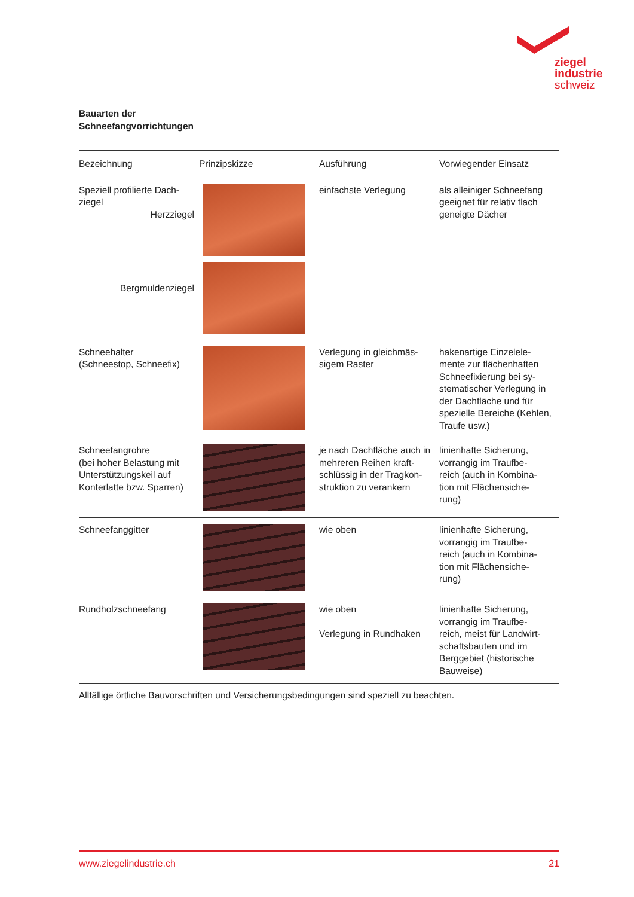ziegel
industrie
schweiz
Bauarten der
Schneefangvorrichtungen
| Bezeichnung | Prinzipskizze | Ausführung | Vorwiegender Einsatz |
| --- | --- | --- | --- |
| Speziell profilierte Dach- ziegel Herzziegel Bergmuldenziegel | | einfachste Verlegung | als alleiniger Schneefang geeignet für relativ flach geneigte Dächer |
| Schneehalter (Schneestop, Schneefix) | | Verlegung in gleichmäs- sigem Raster | hakenartige Einzelele- mente zur flächenhaften Schneefixierung bei sy- stematischer Verlegung in der Dachfläche und für spezielle Bereiche (Kehlen, Traufe usw.) |
| Schneefangrohre (bei hoher Belastung mit Unterstützungskeil auf Konterlatte bzw. Sparren) | | je nach Dachfläche auch in mehreren Reihen kraft- schlüssig in der Tragkon- struktion zu verankern | linienhafte Sicherung, vorrangig im Traufbe- reich (auch in Kombina- tion mit Flächensiche- rung) |
| Schneefanggitter | | wie oben | linienhafte Sicherung, vorrangig im Traufbe- reich (auch in Kombina- tion mit Flächensiche- rung) |
| Rundholzschneefang | | wie oben Verlegung in Rundhaken | linienhafte Sicherung, vorrangig im Traufbe- reich, meist für Landwirt- schaftsbauten und im Berggebiet (historische Bauweise) |
Allfällige örtliche Bauvorschriften und Versicherungsbedingungen sind speziell zu beachten.
www.ziegelindustrie.ch 21